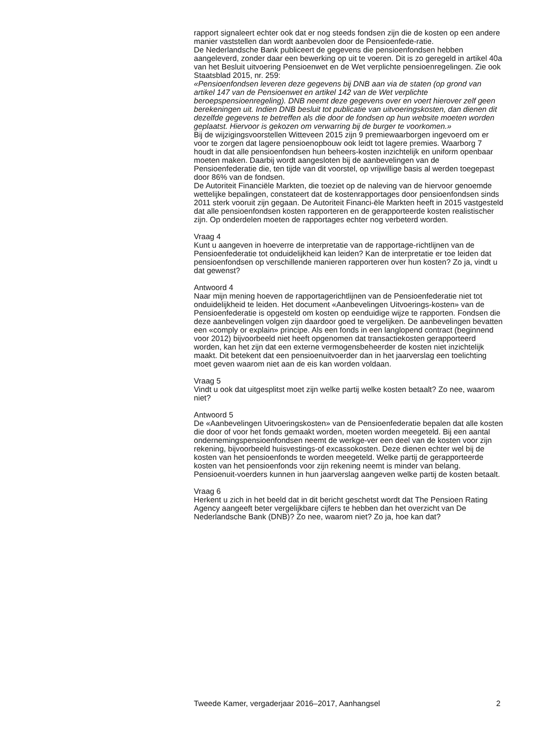rapport signaleert echter ook dat er nog steeds fondsen zijn die de kosten op een andere manier vaststellen dan wordt aanbevolen door de Pensioenfede-ratie.
De Nederlandsche Bank publiceert de gegevens die pensioenfondsen hebben aangeleverd, zonder daar een bewerking op uit te voeren. Dit is zo geregeld in artikel 40a van het Besluit uitvoering Pensioenwet en de Wet verplichte pensioenregelingen. Zie ook Staatsblad 2015, nr. 259:
«Pensioenfondsen leveren deze gegevens bij DNB aan via de staten (op grond van artikel 147 van de Pensioenwet en artikel 142 van de Wet verplichte beroepspensioenregeling). DNB neemt deze gegevens over en voert hierover zelf geen berekeningen uit. Indien DNB besluit tot publicatie van uitvoeringskosten, dan dienen dit dezelfde gegevens te betreffen als die door de fondsen op hun website moeten worden geplaatst. Hiervoor is gekozen om verwarring bij de burger te voorkomen.»
Bij de wijzigingsvoorstellen Witteveen 2015 zijn 9 premiewaarborgen ingevoerd om er voor te zorgen dat lagere pensioenopbouw ook leidt tot lagere premies. Waarborg 7 houdt in dat alle pensioenfondsen hun beheers-kosten inzichtelijk en uniform openbaar moeten maken. Daarbij wordt aangesloten bij de aanbevelingen van de Pensioenfederatie die, ten tijde van dit voorstel, op vrijwillige basis al werden toegepast door 86% van de fondsen.
De Autoriteit Financiële Markten, die toeziet op de naleving van de hiervoor genoemde wettelijke bepalingen, constateert dat de kostenrapportages door pensioenfondsen sinds 2011 sterk vooruit zijn gegaan. De Autoriteit Financi-ële Markten heeft in 2015 vastgesteld dat alle pensioenfondsen kosten rapporteren en de gerapporteerde kosten realistischer zijn. Op onderdelen moeten de rapportages echter nog verbeterd worden.
Vraag 4
Kunt u aangeven in hoeverre de interpretatie van de rapportage-richtlijnen van de Pensioenfederatie tot onduidelijkheid kan leiden? Kan de interpretatie er toe leiden dat pensioenfondsen op verschillende manieren rapporteren over hun kosten? Zo ja, vindt u dat gewenst?
Antwoord 4
Naar mijn mening hoeven de rapportagerichtlijnen van de Pensioenfederatie niet tot onduidelijkheid te leiden. Het document «Aanbevelingen Uitvoerings-kosten» van de Pensioenfederatie is opgesteld om kosten op eenduidige wijze te rapporten. Fondsen die deze aanbevelingen volgen zijn daardoor goed te vergelijken. De aanbevelingen bevatten een «comply or explain» principe. Als een fonds in een langlopend contract (beginnend voor 2012) bijvoorbeeld niet heeft opgenomen dat transactiekosten gerapporteerd worden, kan het zijn dat een externe vermogensbeheerder de kosten niet inzichtelijk maakt. Dit betekent dat een pensioenuitvoerder dan in het jaarverslag een toelichting moet geven waarom niet aan de eis kan worden voldaan.
Vraag 5
Vindt u ook dat uitgesplitst moet zijn welke partij welke kosten betaalt? Zo nee, waarom niet?
Antwoord 5
De «Aanbevelingen Uitvoeringskosten» van de Pensioenfederatie bepalen dat alle kosten die door of voor het fonds gemaakt worden, moeten worden meegeteld. Bij een aantal ondernemingspensioenfondsen neemt de werkge-ver een deel van de kosten voor zijn rekening, bijvoorbeeld huisvestings-of excassokosten. Deze dienen echter wel bij de kosten van het pensioenfonds te worden meegeteld. Welke partij de gerapporteerde kosten van het pensioenfonds voor zijn rekening neemt is minder van belang. Pensioenuit-voerders kunnen in hun jaarverslag aangeven welke partij de kosten betaalt.
Vraag 6
Herkent u zich in het beeld dat in dit bericht geschetst wordt dat The Pensioen Rating Agency aangeeft beter vergelijkbare cijfers te hebben dan het overzicht van De Nederlandsche Bank (DNB)? Zo nee, waarom niet? Zo ja, hoe kan dat?
Tweede Kamer, vergaderjaar 2016–2017, Aanhangsel 2